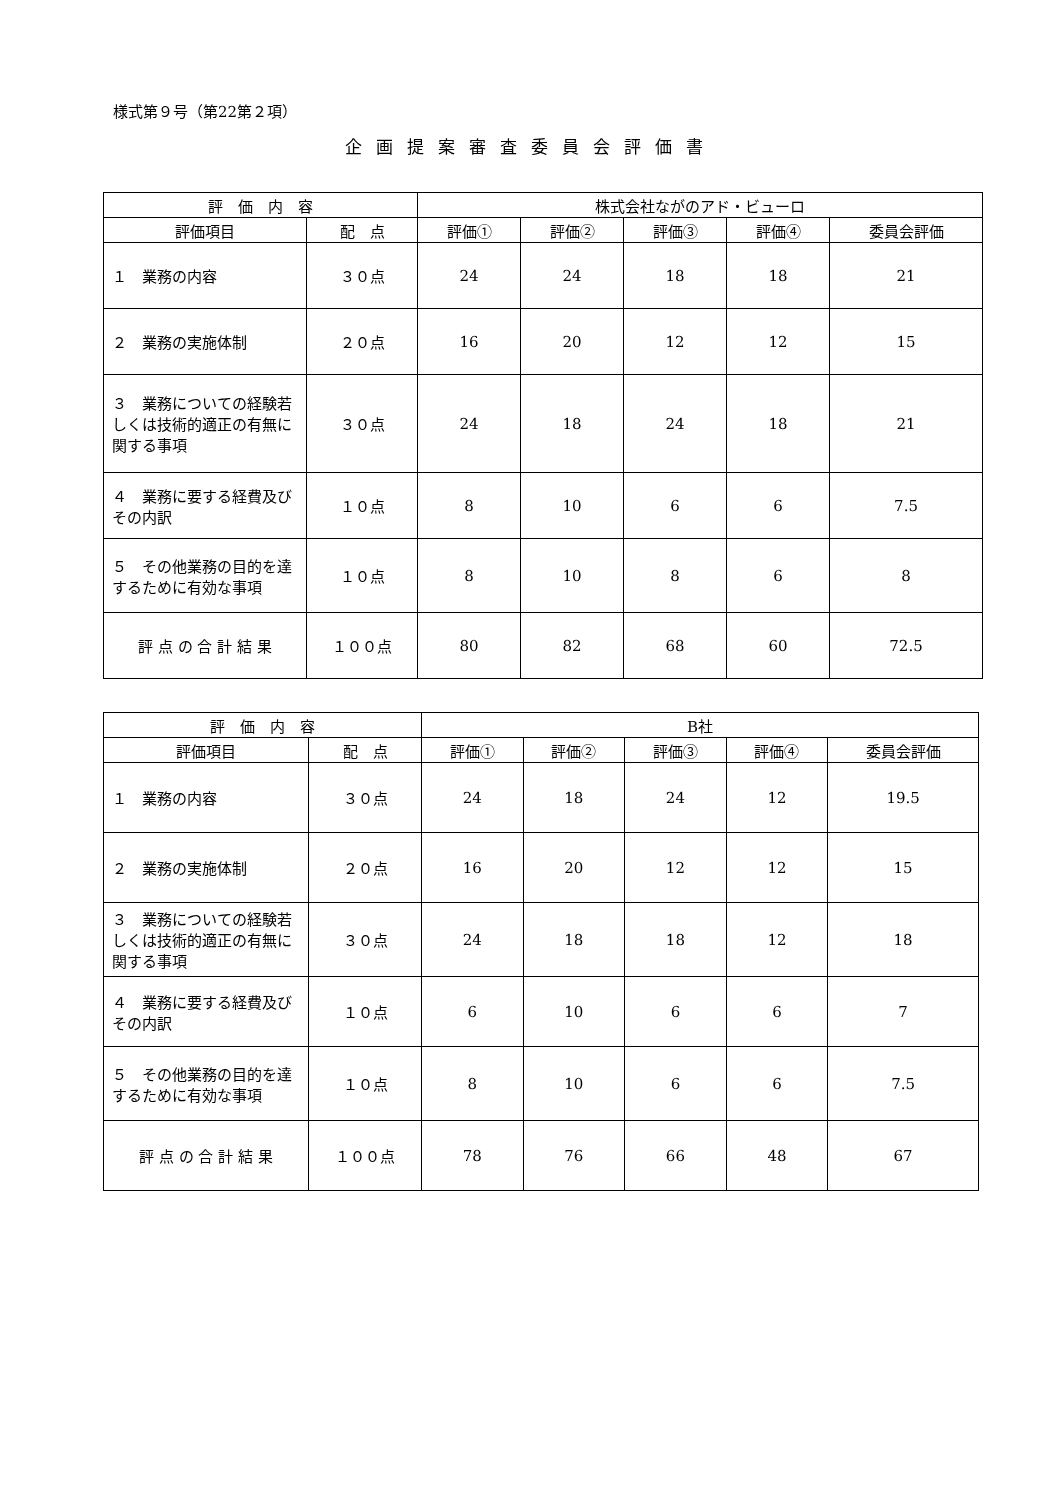様式第９号（第22第２項）
企画提案審査委員会評価書
| 評 価 内 容 | | 株式会社ながのアド・ビューロ | | | | |
| --- | --- | --- | --- | --- | --- | --- |
| 評価項目 | 配 点 | 評価① | 評価② | 評価③ | 評価④ | 委員会評価 |
| １ 業務の内容 | ３０点 | 24 | 24 | 18 | 18 | 21 |
| ２ 業務の実施体制 | ２０点 | 16 | 20 | 12 | 12 | 15 |
| ３ 業務についての経験若しくは技術的適正の有無に関する事項 | ３０点 | 24 | 18 | 24 | 18 | 21 |
| ４ 業務に要する経費及びその内訳 | １０点 | 8 | 10 | 6 | 6 | 7.5 |
| ５ その他業務の目的を達するために有効な事項 | １０点 | 8 | 10 | 8 | 6 | 8 |
| 評 点 の 合 計 結 果 | １００点 | 80 | 82 | 68 | 60 | 72.5 |
| 評 価 内 容 | | B社 | | | | |
| --- | --- | --- | --- | --- | --- | --- |
| 評価項目 | 配 点 | 評価① | 評価② | 評価③ | 評価④ | 委員会評価 |
| １ 業務の内容 | ３０点 | 24 | 18 | 24 | 12 | 19.5 |
| ２ 業務の実施体制 | ２０点 | 16 | 20 | 12 | 12 | 15 |
| ３ 業務についての経験若しくは技術的適正の有無に関する事項 | ３０点 | 24 | 18 | 18 | 12 | 18 |
| ４ 業務に要する経費及びその内訳 | １０点 | 6 | 10 | 6 | 6 | 7 |
| ５ その他業務の目的を達するために有効な事項 | １０点 | 8 | 10 | 6 | 6 | 7.5 |
| 評 点 の 合 計 結 果 | １００点 | 78 | 76 | 66 | 48 | 67 |